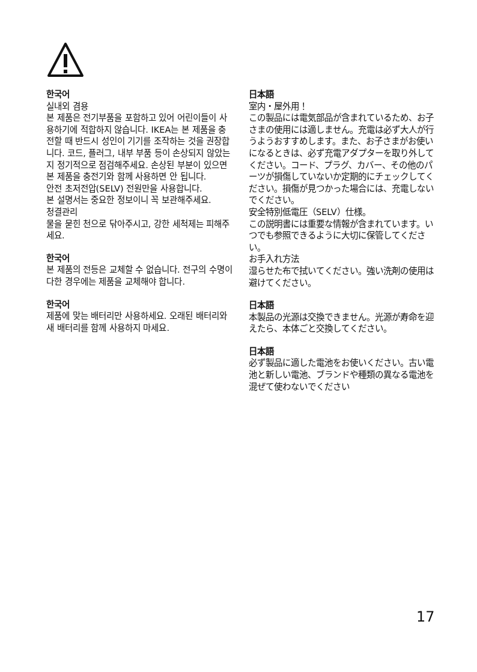한국어
실내외 겸용
본 제품은 전기부품을 포함하고 있어 어린이들이 사용하기에 적합하지 않습니다. IKEA는 본 제품을 충전할 때 반드시 성인이 기기를 조작하는 것을 권장합니다. 코드, 플러그, 내부 부품 등이 손상되지 않았는지 정기적으로 점검해주세요. 손상된 부분이 있으면 본 제품을 충전기와 함께 사용하면 안 됩니다.
안전 초저전압(SELV) 전원만을 사용합니다.
본 설명서는 중요한 정보이니 꼭 보관해주세요.
청결관리
물을 묻힌 천으로 닦아주시고, 강한 세척제는 피해주세요.
한국어
본 제품의 전등은 교체할 수 없습니다. 전구의 수명이 다한 경우에는 제품을 교체해야 합니다.
한국어
제품에 맞는 배터리만 사용하세요. 오래된 배터리와 새 배터리를 함께 사용하지 마세요.
日本語
室内・屋外用！
この製品には電気部品が含まれているため、お子さまの使用には適しません。充電は必ず大人が行うようおすすめします。また、お子さまがお使いになるときは、必ず充電アダプターを取り外してください。コード、プラグ、カバー、その他のパーツが損傷していないか定期的にチェックしてください。損傷が見つかった場合には、充電しないでください。
安全特別低電圧（SELV）仕様。
この説明書には重要な情報が含まれています。いつでも参照できるように大切に保管してください。
お手入れ方法
湿らせた布で拭いてください。強い洗剤の使用は避けてください。
日本語
本製品の光源は交換できません。光源が寿命を迎えたら、本体ごと交換してください。
日本語
必ず製品に適した電池をお使いください。古い電池と新しい電池、ブランドや種類の異なる電池を混ぜて使わないでください
17